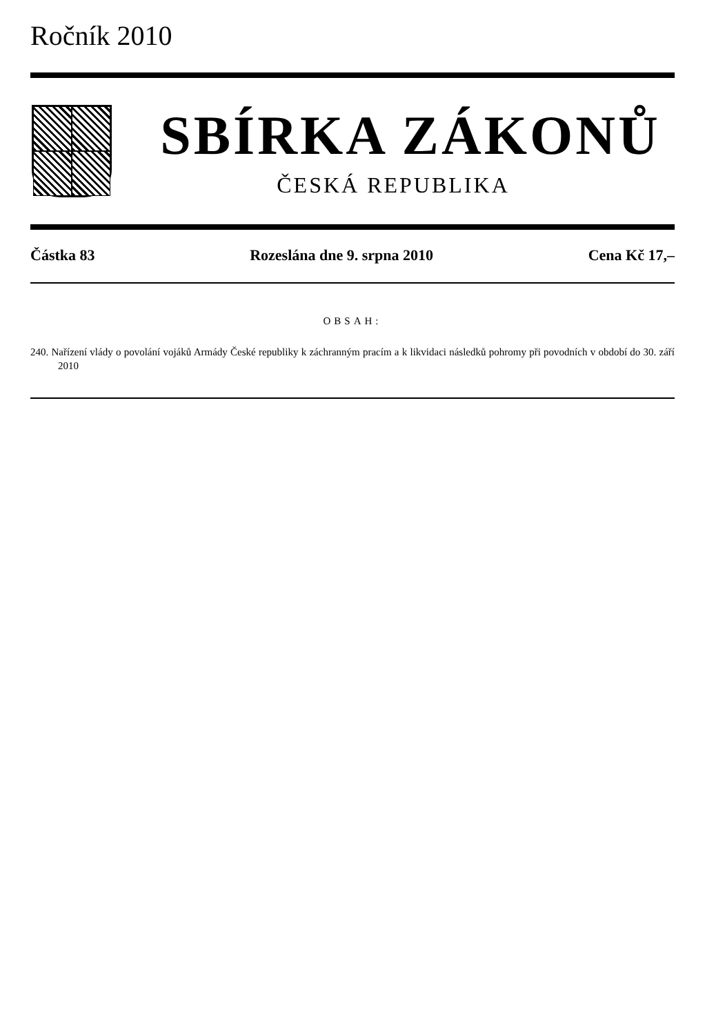Ročník 2010
SBÍRKA ZÁKONŮ
ČESKÁ REPUBLIKA
Částka 83 Rozeslána dne 9. srpna 2010 Cena Kč 17,–
OBSAH:
240. Nařízení vlády o povolání vojáků Armády České republiky k záchranným pracím a k likvidaci následků pohromy při povodních v období do 30. září 2010